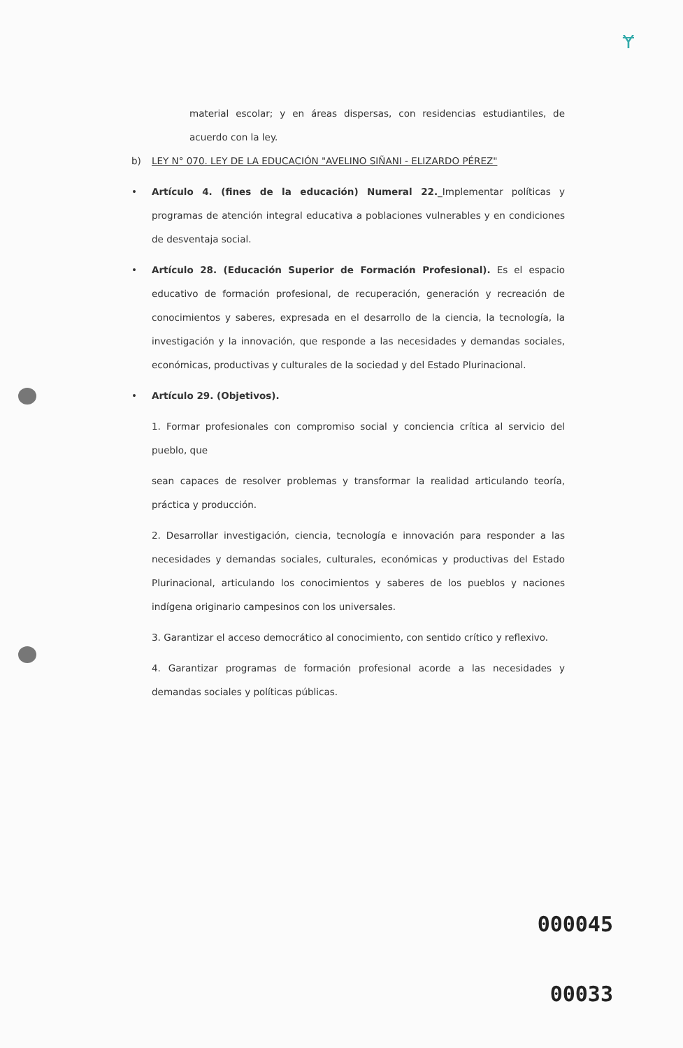Ɏ
material escolar; y en áreas dispersas, con residencias estudiantiles, de acuerdo con la ley.
b) LEY N° 070. LEY DE LA EDUCACIÓN "AVELINO SIÑANI - ELIZARDO PÉREZ"
• Artículo 4. (fines de la educación) Numeral 22._Implementar políticas y programas de atención integral educativa a poblaciones vulnerables y en condiciones de desventaja social.
• Artículo 28. (Educación Superior de Formación Profesional). Es el espacio educativo de formación profesional, de recuperación, generación y recreación de conocimientos y saberes, expresada en el desarrollo de la ciencia, la tecnología, la investigación y la innovación, que responde a las necesidades y demandas sociales, económicas, productivas y culturales de la sociedad y del Estado Plurinacional.
• Artículo 29. (Objetivos).
1. Formar profesionales con compromiso social y conciencia crítica al servicio del pueblo, que
sean capaces de resolver problemas y transformar la realidad articulando teoría, práctica y producción.
2. Desarrollar investigación, ciencia, tecnología e innovación para responder a las necesidades y demandas sociales, culturales, económicas y productivas del Estado Plurinacional, articulando los conocimientos y saberes de los pueblos y naciones indígena originario campesinos con los universales.
3. Garantizar el acceso democrático al conocimiento, con sentido crítico y reflexivo.
4. Garantizar programas de formación profesional acorde a las necesidades y demandas sociales y políticas públicas.
000045
00033